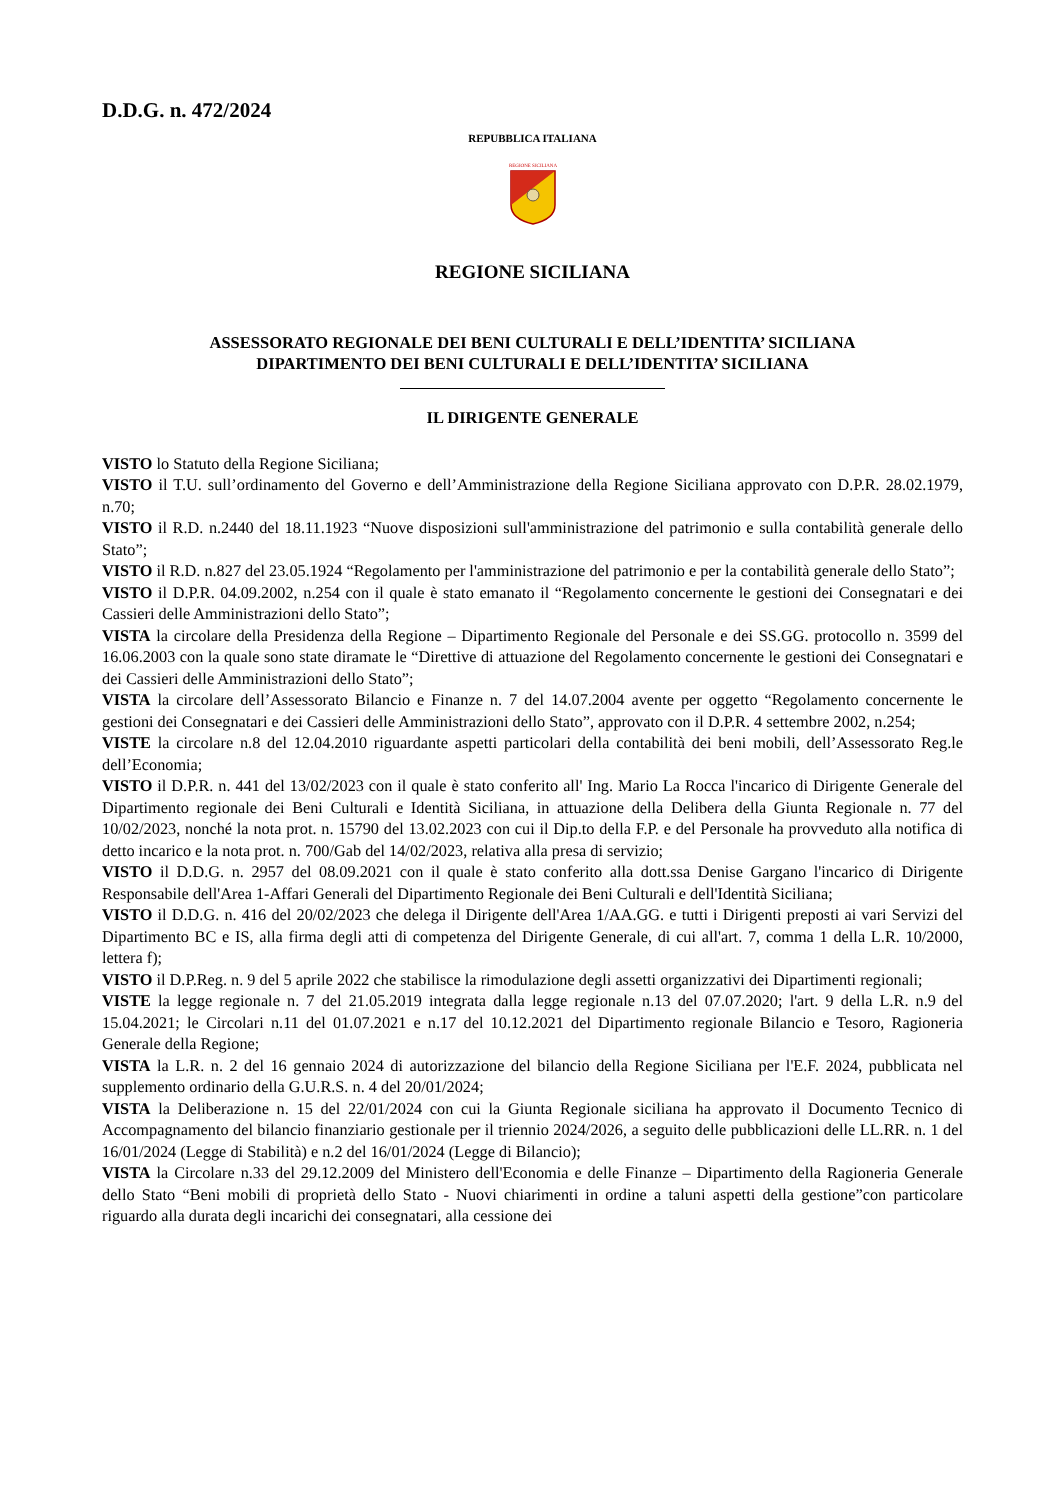D.D.G. n. 472/2024
REPUBBLICA ITALIANA
REGIONE SICILIANA
REGIONE SICILIANA
ASSESSORATO REGIONALE DEI BENI CULTURALI E DELL’IDENTITA’ SICILIANA
DIPARTIMENTO DEI BENI CULTURALI E DELL’IDENTITA’ SICILIANA
IL DIRIGENTE GENERALE
VISTO lo Statuto della Regione Siciliana;
VISTO il T.U. sull’ordinamento del Governo e dell’Amministrazione della Regione Siciliana approvato con D.P.R. 28.02.1979, n.70;
VISTO il R.D. n.2440 del 18.11.1923 “Nuove disposizioni sull'amministrazione del patrimonio e sulla contabilità generale dello Stato”;
VISTO il R.D. n.827 del 23.05.1924 “Regolamento per l'amministrazione del patrimonio e per la contabilità generale dello Stato”;
VISTO il D.P.R. 04.09.2002, n.254 con il quale è stato emanato il “Regolamento concernente le gestioni dei Consegnatari e dei Cassieri delle Amministrazioni dello Stato”;
VISTA la circolare della Presidenza della Regione – Dipartimento Regionale del Personale e dei SS.GG. protocollo n. 3599 del 16.06.2003 con la quale sono state diramate le “Direttive di attuazione del Regolamento concernente le gestioni dei Consegnatari e dei Cassieri delle Amministrazioni dello Stato”;
VISTA la circolare dell’Assessorato Bilancio e Finanze n. 7 del 14.07.2004 avente per oggetto “Regolamento concernente le gestioni dei Consegnatari e dei Cassieri delle Amministrazioni dello Stato”, approvato con il D.P.R. 4 settembre 2002, n.254;
VISTE la circolare n.8 del 12.04.2010 riguardante aspetti particolari della contabilità dei beni mobili, dell’Assessorato Reg.le dell’Economia;
VISTO il D.P.R. n. 441 del 13/02/2023 con il quale è stato conferito all' Ing. Mario La Rocca l'incarico di Dirigente Generale del Dipartimento regionale dei Beni Culturali e Identità Siciliana, in attuazione della Delibera della Giunta Regionale n. 77 del 10/02/2023, nonché la nota prot. n. 15790 del 13.02.2023 con cui il Dip.to della F.P. e del Personale ha provveduto alla notifica di detto incarico e la nota prot. n. 700/Gab del 14/02/2023, relativa alla presa di servizio;
VISTO il D.D.G. n. 2957 del 08.09.2021 con il quale è stato conferito alla dott.ssa Denise Gargano l'incarico di Dirigente Responsabile dell'Area 1-Affari Generali del Dipartimento Regionale dei Beni Culturali e dell'Identità Siciliana;
VISTO il D.D.G. n. 416 del 20/02/2023 che delega il Dirigente dell'Area 1/AA.GG. e tutti i Dirigenti preposti ai vari Servizi del Dipartimento BC e IS, alla firma degli atti di competenza del Dirigente Generale, di cui all'art. 7, comma 1 della L.R. 10/2000, lettera f);
VISTO il D.P.Reg. n. 9 del 5 aprile 2022 che stabilisce la rimodulazione degli assetti organizzativi dei Dipartimenti regionali;
VISTE la legge regionale n. 7 del 21.05.2019 integrata dalla legge regionale n.13 del 07.07.2020; l'art. 9 della L.R. n.9 del 15.04.2021; le Circolari n.11 del 01.07.2021 e n.17 del 10.12.2021 del Dipartimento regionale Bilancio e Tesoro, Ragioneria Generale della Regione;
VISTA la L.R. n. 2 del 16 gennaio 2024 di autorizzazione del bilancio della Regione Siciliana per l'E.F. 2024, pubblicata nel supplemento ordinario della G.U.R.S. n. 4 del 20/01/2024;
VISTA la Deliberazione n. 15 del 22/01/2024 con cui la Giunta Regionale siciliana ha approvato il Documento Tecnico di Accompagnamento del bilancio finanziario gestionale per il triennio 2024/2026, a seguito delle pubblicazioni delle LL.RR. n. 1 del 16/01/2024 (Legge di Stabilità) e n.2 del 16/01/2024 (Legge di Bilancio);
VISTA la Circolare n.33 del 29.12.2009 del Ministero dell'Economia e delle Finanze – Dipartimento della Ragioneria Generale dello Stato “Beni mobili di proprietà dello Stato - Nuovi chiarimenti in ordine a taluni aspetti della gestione”con particolare riguardo alla durata degli incarichi dei consegnatari, alla cessione dei